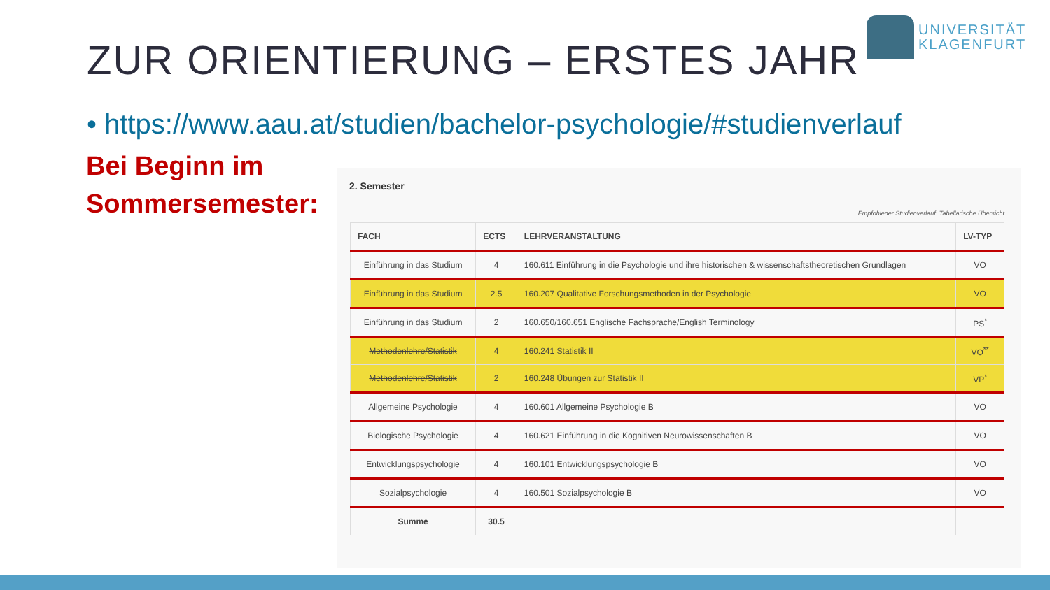UNIVERSITÄT
KLAGENFURT
ZUR ORIENTIERUNG – ERSTES JAHR
• https://www.aau.at/studien/bachelor-psychologie/#studienverlauf
Bei Beginn im
Sommersemester:
2. Semester
Empfohlener Studienverlauf: Tabellarische Übersicht
| FACH | ECTS | LEHRVERANSTALTUNG | LV-TYP |
| --- | --- | --- | --- |
| Einführung in das Studium | 4 | 160.611 Einführung in die Psychologie und ihre historischen & wissenschaftstheoretischen Grundlagen | VO |
| Einführung in das Studium | 2.5 | 160.207 Qualitative Forschungsmethoden in der Psychologie | VO |
| Einführung in das Studium | 2 | 160.650/160.651 Englische Fachsprache/English Terminology | PS<sup>*</sup> |
| Methodenlehre/Statistik | 4 | 160.241 Statistik II | VO<sup>**</sup> |
| Methodenlehre/Statistik | 2 | 160.248 Übungen zur Statistik II | VP<sup>*</sup> |
| Allgemeine Psychologie | 4 | 160.601 Allgemeine Psychologie B | VO |
| Biologische Psychologie | 4 | 160.621 Einführung in die Kognitiven Neurowissenschaften B | VO |
| Entwicklungspsychologie | 4 | 160.101 Entwicklungspsychologie B | VO |
| Sozialpsychologie | 4 | 160.501 Sozialpsychologie B | VO |
| Summe | 30.5 | | |